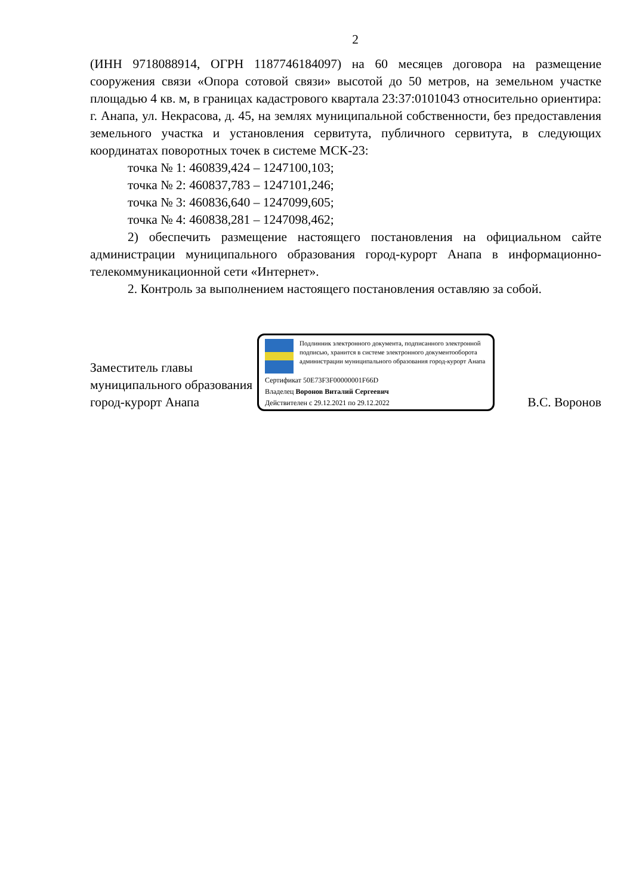2
(ИНН 9718088914, ОГРН 1187746184097) на 60 месяцев договора на размещение сооружения связи «Опора сотовой связи» высотой до 50 метров, на земельном участке площадью 4 кв. м, в границах кадастрового квартала 23:37:0101043 относительно ориентира: г. Анапа, ул. Некрасова, д. 45, на землях муниципальной собственности, без предоставления земельного участка и установления сервитута, публичного сервитута, в следующих координатах поворотных точек в системе МСК-23:
точка № 1: 460839,424 – 1247100,103;
точка № 2: 460837,783 – 1247101,246;
точка № 3: 460836,640 – 1247099,605;
точка № 4: 460838,281 – 1247098,462;
2) обеспечить размещение настоящего постановления на официальном сайте администрации муниципального образования город-курорт Анапа в информационно-телекоммуникационной сети «Интернет».
2. Контроль за выполнением настоящего постановления оставляю за собой.
Заместитель главы муниципального образования город-курорт Анапа
Подлинник электронного документа, подписанного электронной подписью, хранится в системе электронного документооборота администрации муниципального образования город-курорт Анапа
Сертификат 50E73F3F00000001F66D
Владелец Воронов Виталий Сергеевич
Действителен с 29.12.2021 по 29.12.2022
В.С. Воронов